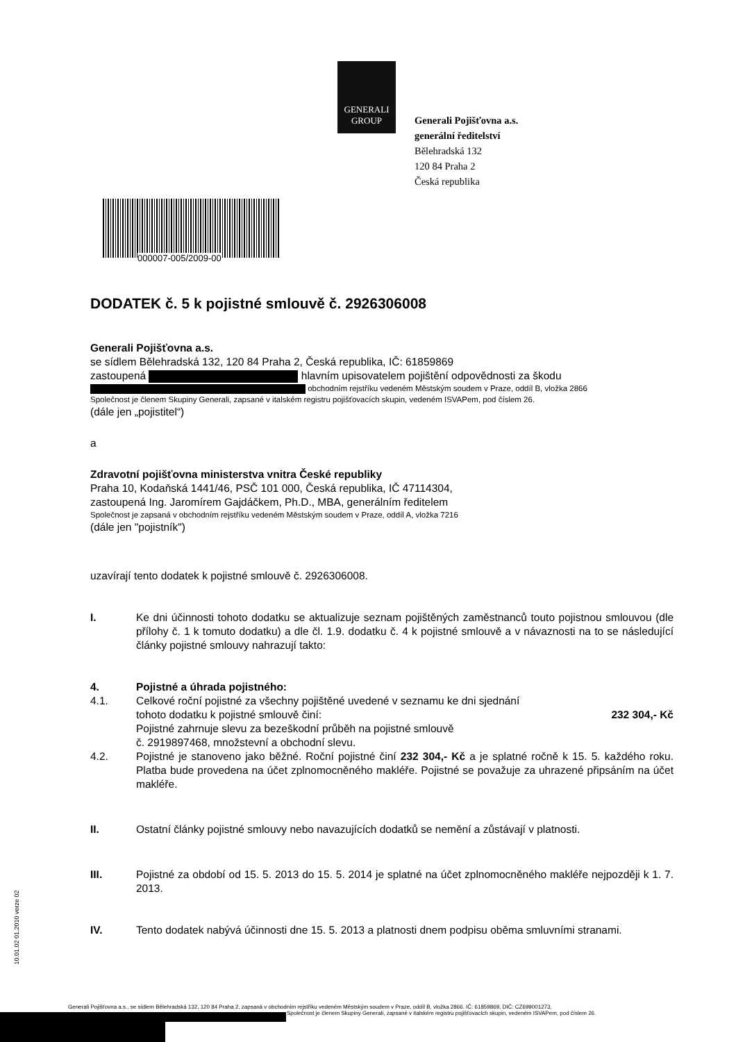GENERALI
GROUP
Generali Pojišťovna a.s.
generální ředitelství
Bělehradská 132
120 84 Praha 2
Česká republika
000007-005/2009-00
DODATEK č. 5 k pojistné smlouvě č. 2926306008
Generali Pojišťovna a.s.
se sídlem Bělehradská 132, 120 84 Praha 2, Česká republika, IČ: 61859869
zastoupená hlavním upisovatelem pojištění odpovědnosti za škodu
obchodním rejstříku vedeném Městským soudem v Praze, oddíl B, vložka 2866
Společnost je členem Skupiny Generali, zapsané v italském registru pojišťovacích skupin, vedeném ISVAPem, pod číslem 26.
(dále jen „pojistitel“)
a
Zdravotní pojišťovna ministerstva vnitra České republiky
Praha 10, Kodaňská 1441/46, PSČ 101 000, Česká republika, IČ 47114304,
zastoupená Ing. Jaromírem Gajdáčkem, Ph.D., MBA, generálním ředitelem
Společnost je zapsaná v obchodním rejstříku vedeném Městským soudem v Praze, oddíl A, vložka 7216
(dále jen "pojistník")
uzavírají tento dodatek k pojistné smlouvě č. 2926306008.
I. Ke dni účinnosti tohoto dodatku se aktualizuje seznam pojištěných zaměstnanců touto pojistnou smlouvou (dle přílohy č. 1 k tomuto dodatku) a dle čl. 1.9. dodatku č. 4 k pojistné smlouvě a v návaznosti na to se následující články pojistné smlouvy nahrazují takto:
4. Pojistné a úhrada pojistného:
4.1. Celkové roční pojistné za všechny pojištěné uvedené v seznamu ke dni sjednání
tohoto dodatku k pojistné smlouvě činí: 232 304,- Kč
Pojistné zahrnuje slevu za bezeškodní průběh na pojistné smlouvě
č. 2919897468, množstevní a obchodní slevu.
4.2. Pojistné je stanoveno jako běžné. Roční pojistné činí 232 304,- Kč a je splatné ročně k 15. 5. každého roku. Platba bude provedena na účet zplnomocněného makléře. Pojistné se považuje za uhrazené připsáním na účet makléře.
II. Ostatní články pojistné smlouvy nebo navazujících dodatků se nemění a zůstávají v platnosti.
III. Pojistné za období od 15. 5. 2013 do 15. 5. 2014 je splatné na účet zplnomocněného makléře nejpozději k 1. 7. 2013.
IV. Tento dodatek nabývá účinnosti dne 15. 5. 2013 a platnosti dnem podpisu oběma smluvními stranami.
10.01.02 01.2010 verze 02
Generali Pojišťovna a.s., se sídlem Bělehradská 132, 120 84 Praha 2, zapsaná v obchodním rejstříku vedeném Městským soudem v Praze, oddíl B, vložka 2866. IČ: 61859869, DIČ: CZ699001273,
Společnost je členem Skupiny Generali, zapsané v italském registru pojišťovacích skupin, vedeném ISVAPem, pod číslem 26.